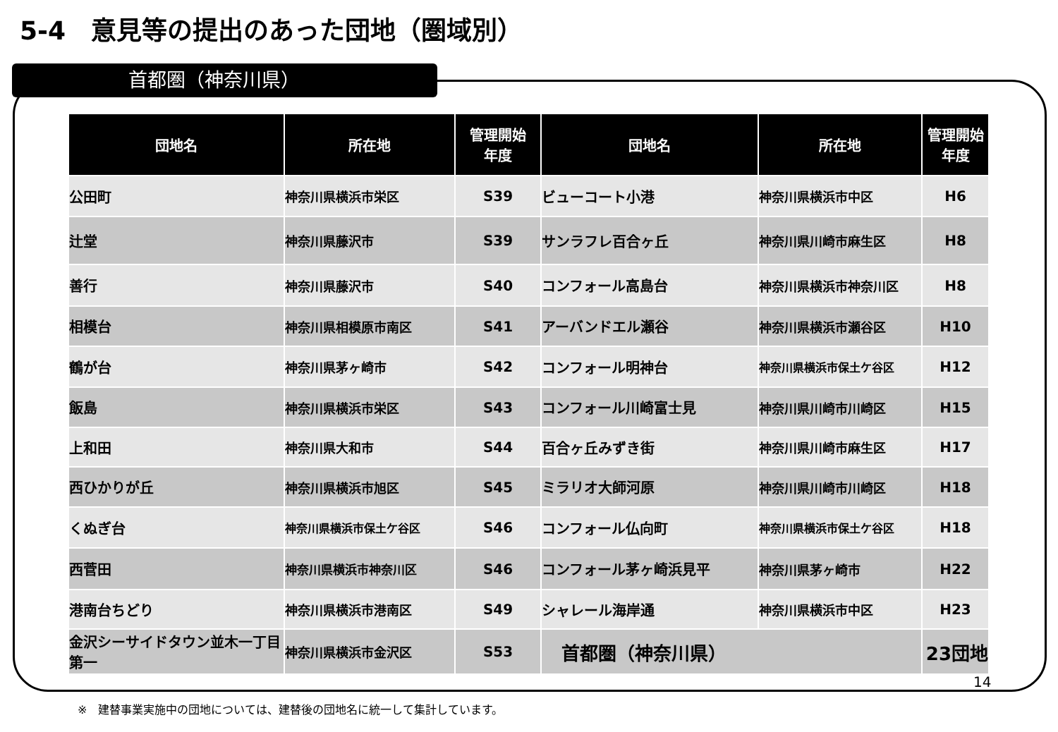5-4　意見等の提出のあった団地（圏域別）
首都圏（神奈川県）
| 団地名 | 所在地 | 管理開始 年度 | 団地名 | 所在地 | 管理開始 年度 |
| --- | --- | --- | --- | --- | --- |
| 公田町 | 神奈川県横浜市栄区 | S39 | ビューコート小港 | 神奈川県横浜市中区 | H6 |
| 辻堂 | 神奈川県藤沢市 | S39 | サンラフレ百合ヶ丘 | 神奈川県川崎市麻生区 | H8 |
| 善行 | 神奈川県藤沢市 | S40 | コンフォール高島台 | 神奈川県横浜市神奈川区 | H8 |
| 相模台 | 神奈川県相模原市南区 | S41 | アーバンドエル瀬谷 | 神奈川県横浜市瀬谷区 | H10 |
| 鶴が台 | 神奈川県茅ヶ崎市 | S42 | コンフォール明神台 | 神奈川県横浜市保土ケ谷区 | H12 |
| 飯島 | 神奈川県横浜市栄区 | S43 | コンフォール川崎富士見 | 神奈川県川崎市川崎区 | H15 |
| 上和田 | 神奈川県大和市 | S44 | 百合ヶ丘みずき街 | 神奈川県川崎市麻生区 | H17 |
| 西ひかりが丘 | 神奈川県横浜市旭区 | S45 | ミラリオ大師河原 | 神奈川県川崎市川崎区 | H18 |
| くぬぎ台 | 神奈川県横浜市保土ケ谷区 | S46 | コンフォール仏向町 | 神奈川県横浜市保土ケ谷区 | H18 |
| 西菅田 | 神奈川県横浜市神奈川区 | S46 | コンフォール茅ヶ崎浜見平 | 神奈川県茅ヶ崎市 | H22 |
| 港南台ちどり | 神奈川県横浜市港南区 | S49 | シャレール海岸通 | 神奈川県横浜市中区 | H23 |
| 金沢シーサイドタウン並木一丁目第一 | 神奈川県横浜市金沢区 | S53 | 首都圏（神奈川県） | | 23団地 |
14
※　建替事業実施中の団地については、建替後の団地名に統一して集計しています。